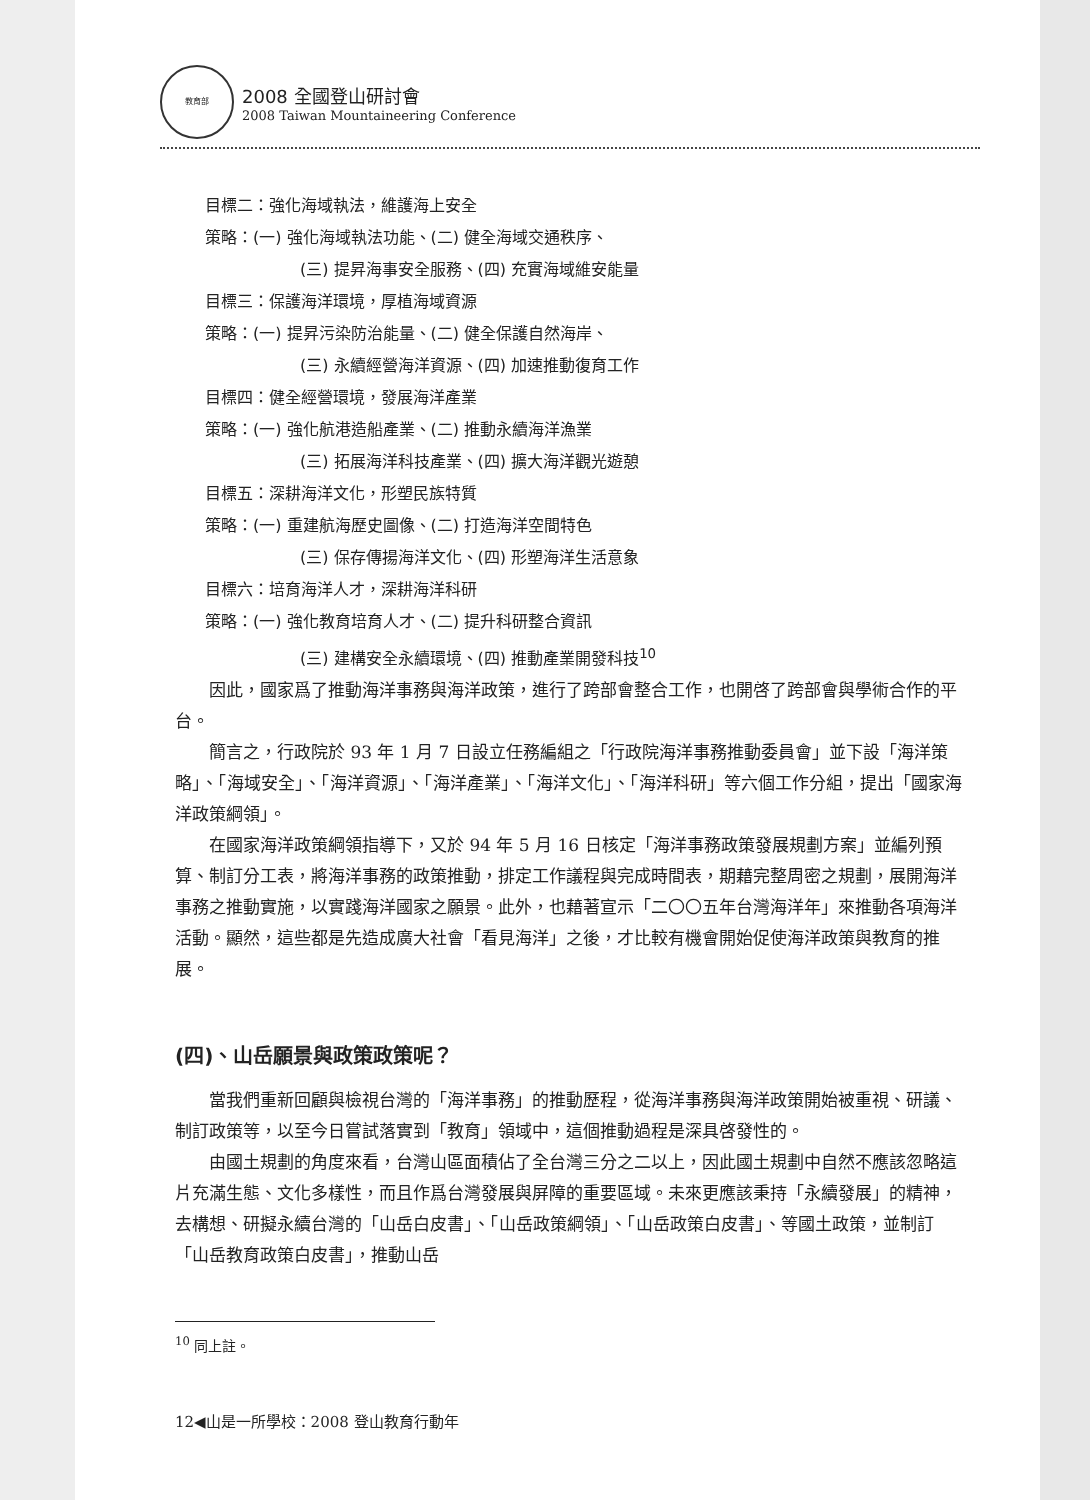教育部
2008 全國登山研討會
2008 Taiwan Mountaineering Conference
目標二：強化海域執法，維護海上安全
策略：(一) 強化海域執法功能、(二) 健全海域交通秩序、
(三) 提昇海事安全服務、(四) 充實海域維安能量
目標三：保護海洋環境，厚植海域資源
策略：(一) 提昇污染防治能量、(二) 健全保護自然海岸、
(三) 永續經營海洋資源、(四) 加速推動復育工作
目標四：健全經營環境，發展海洋產業
策略：(一) 強化航港造船產業、(二) 推動永續海洋漁業
(三) 拓展海洋科技產業、(四) 擴大海洋觀光遊憩
目標五：深耕海洋文化，形塑民族特質
策略：(一) 重建航海歷史圖像、(二) 打造海洋空間特色
(三) 保存傳揚海洋文化、(四) 形塑海洋生活意象
目標六：培育海洋人才，深耕海洋科研
策略：(一) 強化教育培育人才、(二) 提升科研整合資訊
(三) 建構安全永續環境、(四) 推動產業開發科技<sup>10</sup>
因此，國家爲了推動海洋事務與海洋政策，進行了跨部會整合工作，也開啓了跨部會與學術合作的平台。
簡言之，行政院於 93 年 1 月 7 日設立任務編組之「行政院海洋事務推動委員會」並下設「海洋策略」、「海域安全」、「海洋資源」、「海洋產業」、「海洋文化」、「海洋科研」等六個工作分組，提出「國家海洋政策綱領」。
在國家海洋政策綱領指導下，又於 94 年 5 月 16 日核定「海洋事務政策發展規劃方案」並編列預算、制訂分工表，將海洋事務的政策推動，排定工作議程與完成時間表，期藉完整周密之規劃，展開海洋事務之推動實施，以實踐海洋國家之願景。此外，也藉著宣示「二〇〇五年台灣海洋年」來推動各項海洋活動。顯然，這些都是先造成廣大社會「看見海洋」之後，才比較有機會開始促使海洋政策與教育的推展。
(四)、山岳願景與政策政策呢？
當我們重新回顧與檢視台灣的「海洋事務」的推動歷程，從海洋事務與海洋政策開始被重視、研議、制訂政策等，以至今日嘗試落實到「教育」領域中，這個推動過程是深具啓發性的。
由國土規劃的角度來看，台灣山區面積佔了全台灣三分之二以上，因此國土規劃中自然不應該忽略這片充滿生態、文化多樣性，而且作爲台灣發展與屏障的重要區域。未來更應該秉持「永續發展」的精神，去構想、研擬永續台灣的「山岳白皮書」、「山岳政策綱領」、「山岳政策白皮書」、等國土政策，並制訂「山岳教育政策白皮書」，推動山岳
<sup>10</sup> 同上註。
12◀山是一所學校：2008 登山教育行動年